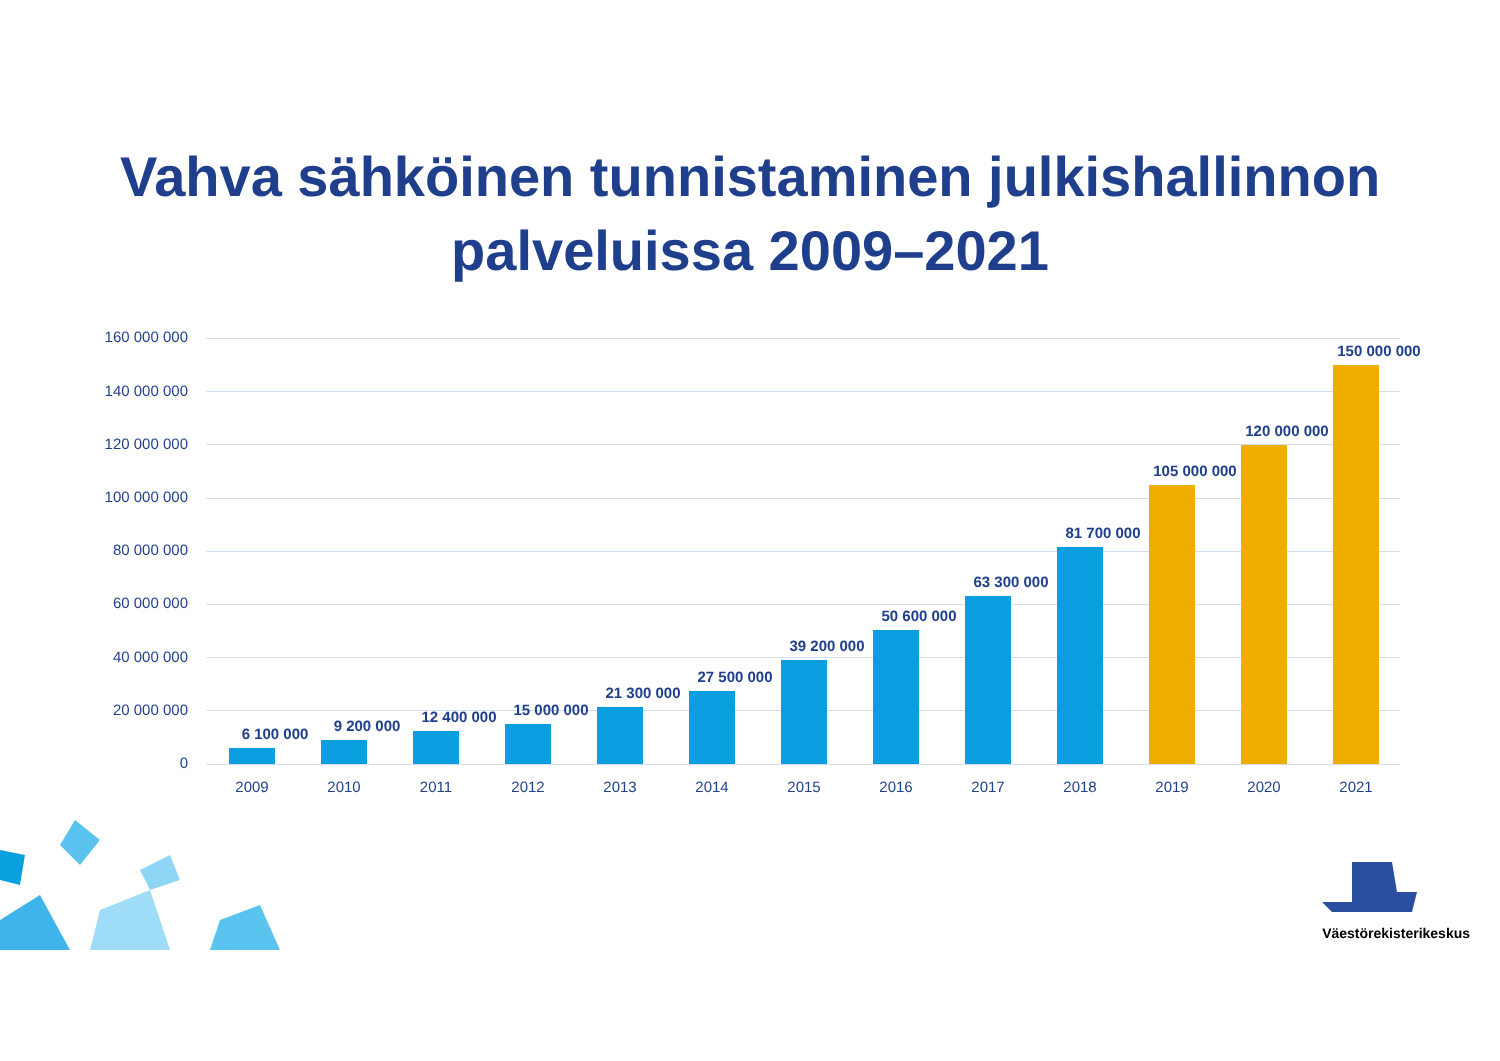Vahva sähköinen tunnistaminen julkishallinnon
palveluissa 2009–2021
160 000 000
140 000 000
120 000 000
100 000 000
80 000 000
60 000 000
40 000 000
20 000 000
0
6 100 000 9 200 000
12 400 000 15 000 000
21 300 000
27 500 000
39 200 000
50 600 000
63 300 000
81 700 000
105 000 000
120 000 000
150 000 000
2009 2010 2011 2012 2013 2014 2015 2016 2017 2018 2019 2020 2021
Väestörekisterikeskus